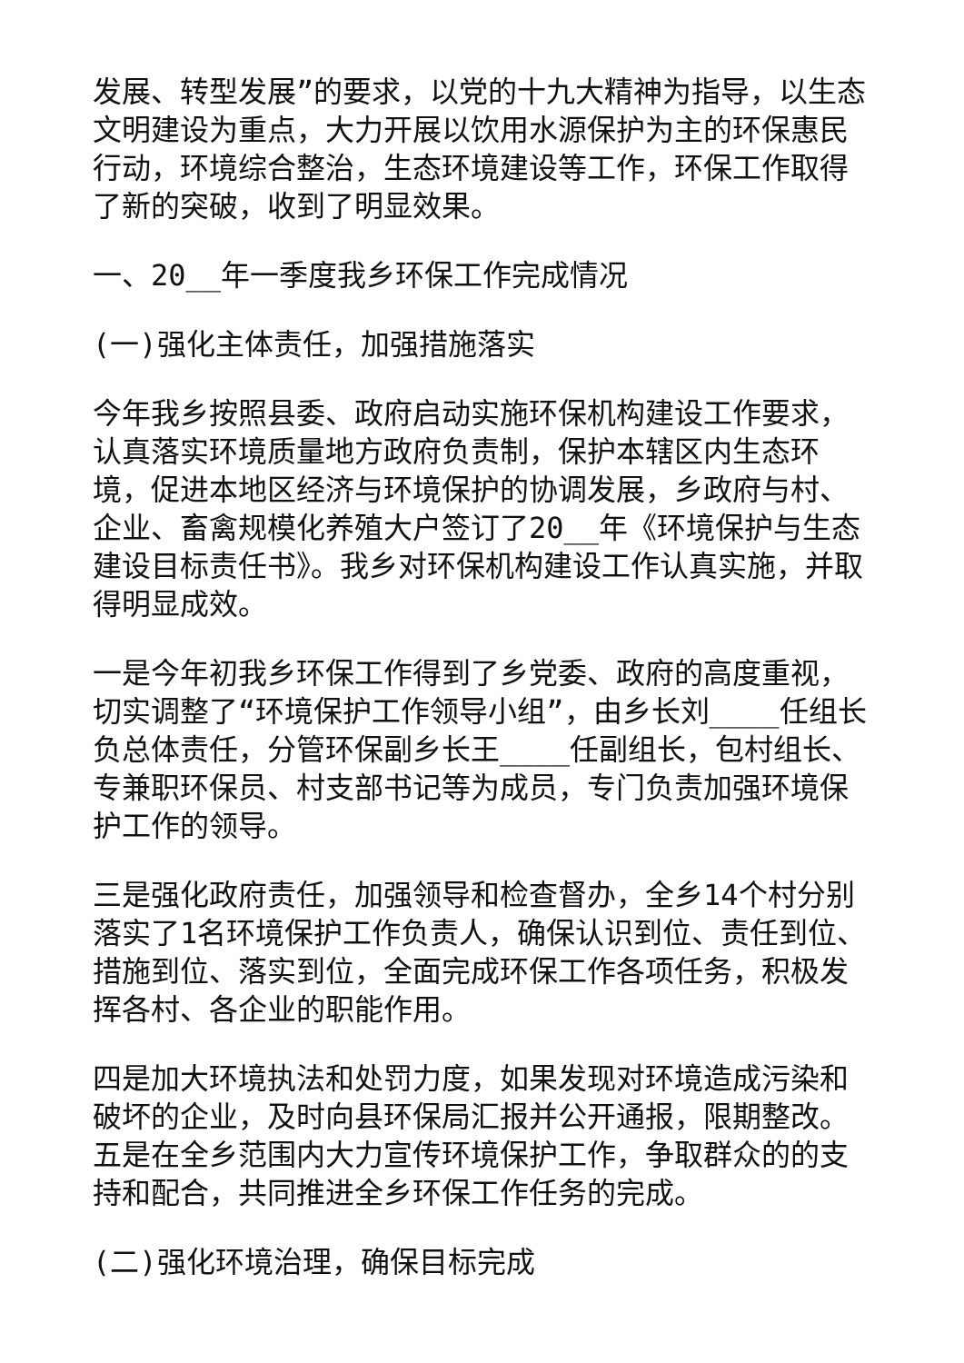发展、转型发展”的要求，以党的十九大精神为指导，以生态文明建设为重点，大力开展以饮用水源保护为主的环保惠民行动，环境综合整治，生态环境建设等工作，环保工作取得了新的突破，收到了明显效果。
一、20__年一季度我乡环保工作完成情况
(一)强化主体责任，加强措施落实
今年我乡按照县委、政府启动实施环保机构建设工作要求，认真落实环境质量地方政府负责制，保护本辖区内生态环境，促进本地区经济与环境保护的协调发展，乡政府与村、企业、畜禽规模化养殖大户签订了20__年《环境保护与生态建设目标责任书》。我乡对环保机构建设工作认真实施，并取得明显成效。
一是今年初我乡环保工作得到了乡党委、政府的高度重视，切实调整了“环境保护工作领导小组”，由乡长刘____任组长负总体责任，分管环保副乡长王____任副组长，包村组长、专兼职环保员、村支部书记等为成员，专门负责加强环境保护工作的领导。
三是强化政府责任，加强领导和检查督办，全乡14个村分别落实了1名环境保护工作负责人，确保认识到位、责任到位、措施到位、落实到位，全面完成环保工作各项任务，积极发挥各村、各企业的职能作用。
四是加大环境执法和处罚力度，如果发现对环境造成污染和破坏的企业，及时向县环保局汇报并公开通报，限期整改。五是在全乡范围内大力宣传环境保护工作，争取群众的的支持和配合，共同推进全乡环保工作任务的完成。
(二)强化环境治理，确保目标完成